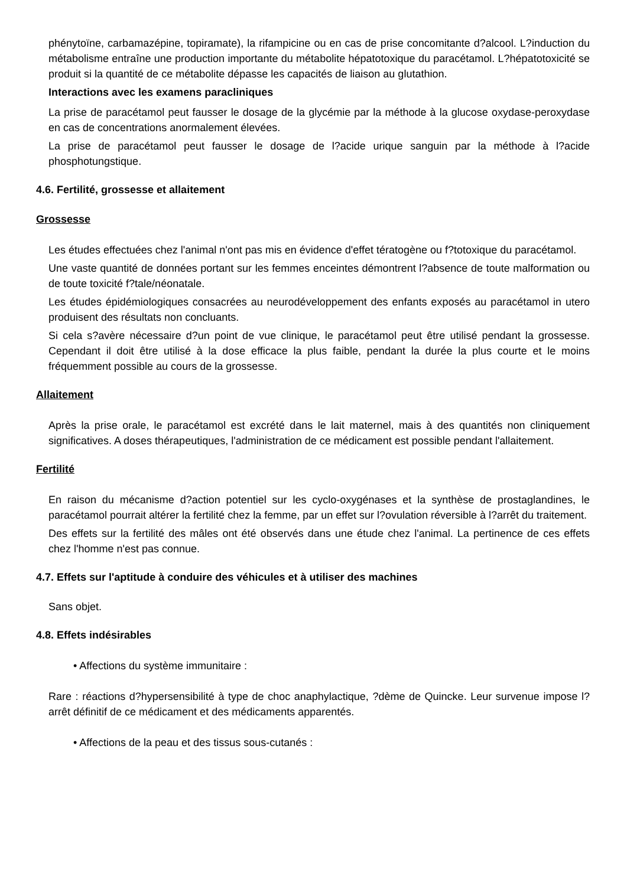phénytoïne, carbamazépine, topiramate), la rifampicine ou en cas de prise concomitante d?alcool. L?induction du métabolisme entraîne une production importante du métabolite hépatotoxique du paracétamol. L?hépatotoxicité se produit si la quantité de ce métabolite dépasse les capacités de liaison au glutathion.
Interactions avec les examens paracliniques
La prise de paracétamol peut fausser le dosage de la glycémie par la méthode à la glucose oxydase-peroxydase en cas de concentrations anormalement élevées.
La prise de paracétamol peut fausser le dosage de l?acide urique sanguin par la méthode à l?acide phosphotungstique.
4.6. Fertilité, grossesse et allaitement
Grossesse
Les études effectuées chez l'animal n'ont pas mis en évidence d'effet tératogène ou f?totoxique du paracétamol.
Une vaste quantité de données portant sur les femmes enceintes démontrent l?absence de toute malformation ou de toute toxicité f?tale/néonatale.
Les études épidémiologiques consacrées au neurodéveloppement des enfants exposés au paracétamol in utero produisent des résultats non concluants.
Si cela s?avère nécessaire d?un point de vue clinique, le paracétamol peut être utilisé pendant la grossesse. Cependant il doit être utilisé à la dose efficace la plus faible, pendant la durée la plus courte et le moins fréquemment possible au cours de la grossesse.
Allaitement
Après la prise orale, le paracétamol est excrété dans le lait maternel, mais à des quantités non cliniquement significatives. A doses thérapeutiques, l'administration de ce médicament est possible pendant l'allaitement.
Fertilité
En raison du mécanisme d?action potentiel sur les cyclo-oxygénases et la synthèse de prostaglandines, le paracétamol pourrait altérer la fertilité chez la femme, par un effet sur l?ovulation réversible à l?arrêt du traitement.
Des effets sur la fertilité des mâles ont été observés dans une étude chez l'animal. La pertinence de ces effets chez l'homme n'est pas connue.
4.7. Effets sur l'aptitude à conduire des véhicules et à utiliser des machines
Sans objet.
4.8. Effets indésirables
• Affections du système immunitaire :
Rare : réactions d?hypersensibilité à type de choc anaphylactique, ?dème de Quincke. Leur survenue impose l?arrêt définitif de ce médicament et des médicaments apparentés.
• Affections de la peau et des tissus sous-cutanés :